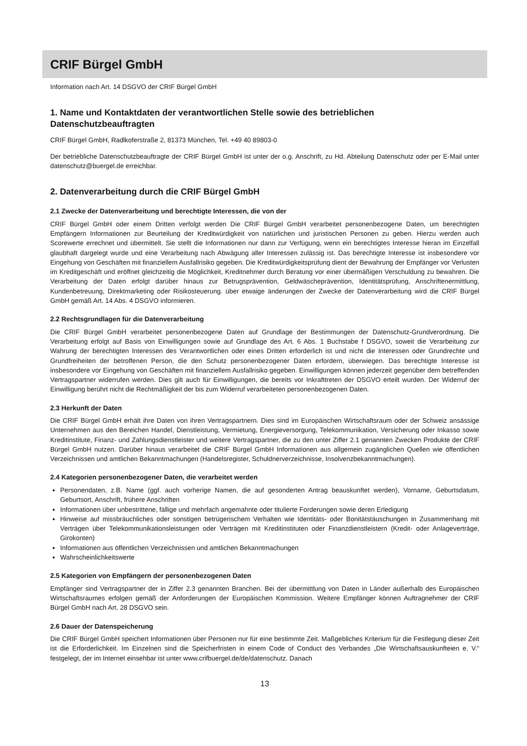CRIF Bürgel GmbH
Information nach Art. 14 DSGVO der CRIF Bürgel GmbH
1. Name und Kontaktdaten der verantwortlichen Stelle sowie des betrieblichen
Datenschutzbeauftragten
CRIF Bürgel GmbH, Radlkoferstraße 2, 81373 München, Tel. +49 40 89803-0
Der betriebliche Datenschutzbeauftragte der CRIF Bürgel GmbH ist unter der o.g. Anschrift, zu Hd. Abteilung Datenschutz oder per E-Mail unter datenschutz@buergel.de erreichbar.
2. Datenverarbeitung durch die CRIF Bürgel GmbH
2.1 Zwecke der Datenverarbeitung und berechtigte Interessen, die von der
CRIF Bürgel GmbH oder einem Dritten verfolgt werden Die CRIF Bürgel GmbH verarbeitet personenbezogene Daten, um berechtigten Empfängern Informationen zur Beurteilung der Kreditwürdigkeit von natürlichen und juristischen Personen zu geben. Hierzu werden auch Scorewerte errechnet und übermittelt. Sie stellt die Informationen nur dann zur Verfügung, wenn ein berechtigtes Interesse hieran im Einzelfall glaubhaft dargelegt wurde und eine Verarbeitung nach Abwägung aller Interessen zulässig ist. Das berechtigte Interesse ist insbesondere vor Eingehung von Geschäften mit finanziellem Ausfallrisiko gegeben. Die Kreditwürdigkeitsprüfung dient der Bewahrung der Empfänger vor Verlusten im Kreditgeschäft und eröffnet gleichzeitig die Möglichkeit, Kreditnehmer durch Beratung vor einer übermäßigen Verschuldung zu bewahren. Die Verarbeitung der Daten erfolgt darüber hinaus zur Betrugsprävention, Geldwäscheprävention, Identitätsprüfung, Anschriftenermittlung, Kundenbetreuung, Direktmarketing oder Risikosteuerung. über etwaige änderungen der Zwecke der Datenverarbeitung wird die CRIF Bürgel GmbH gemäß Art. 14 Abs. 4 DSGVO informieren.
2.2 Rechtsgrundlagen für die Datenverarbeitung
Die CRIF Bürgel GmbH verarbeitet personenbezogene Daten auf Grundlage der Bestimmungen der Datenschutz-Grundverordnung. Die Verarbeitung erfolgt auf Basis von Einwilligungen sowie auf Grundlage des Art. 6 Abs. 1 Buchstabe f DSGVO, soweit die Verarbeitung zur Wahrung der berechtigten Interessen des Verantwortlichen oder eines Dritten erforderlich ist und nicht die Interessen oder Grundrechte und Grundfreiheiten der betroffenen Person, die den Schutz personenbezogener Daten erfordern, überwiegen. Das berechtigte Interesse ist insbesondere vor Eingehung von Geschäften mit finanziellem Ausfallrisiko gegeben. Einwilligungen können jederzeit gegenüber dem betreffenden Vertragspartner widerrufen werden. Dies gilt auch für Einwilligungen, die bereits vor Inkrafttreten der DSGVO erteilt wurden. Der Widerruf der Einwilligung berührt nicht die Rechtmäßigkeit der bis zum Widerruf verarbeiteten personenbezogenen Daten.
2.3 Herkunft der Daten
Die CRIF Bürgel GmbH erhält ihre Daten von ihren Vertragspartnern. Dies sind im Europäischen Wirtschaftsraum oder der Schweiz ansässige Unternehmen aus den Bereichen Handel, Dienstleistung, Vermietung, Energieversorgung, Telekommunikation, Versicherung oder Inkasso sowie Kreditinstitute, Finanz- und Zahlungsdienstleister und weitere Vertragspartner, die zu den unter Ziffer 2.1 genannten Zwecken Produkte der CRIF Bürgel GmbH nutzen. Darüber hinaus verarbeitet die CRIF Bürgel GmbH Informationen aus allgemein zugänglichen Quellen wie öffentlichen Verzeichnissen und amtlichen Bekanntmachungen (Handelsregister, Schuldnerverzeichnisse, Insolvenzbekanntmachungen).
2.4 Kategorien personenbezogener Daten, die verarbeitet werden
Personendaten, z.B. Name (ggf. auch vorherige Namen, die auf gesonderten Antrag beauskunftet werden), Vorname, Geburtsdatum, Geburtsort, Anschrift, frühere Anschriften
Informationen über unbestrittene, fällige und mehrfach angemahnte oder titulierte Forderungen sowie deren Erledigung
Hinweise auf missbräuchliches oder sonstigen betrügerischem Verhalten wie Identitäts- oder Bonitätstäuschungen in Zusammenhang mit Verträgen über Telekommunikationsleistungen oder Verträgen mit Kreditinstituten oder Finanzdienstleistern (Kredit- oder Anlageverträge, Girokonten)
Informationen aus öffentlichen Verzeichnissen und amtlichen Bekanntmachungen
Wahrscheinlichkeitswerte
2.5 Kategorien von Empfängern der personenbezogenen Daten
Empfänger sind Vertragspartner der in Ziffer 2.3 genannten Branchen. Bei der übermittlung von Daten in Länder außerhalb des Europäischen Wirtschaftsraumes erfolgen gemäß der Anforderungen der Europäischen Kommission. Weitere Empfänger können Auftragnehmer der CRIF Bürgel GmbH nach Art. 28 DSGVO sein.
2.6 Dauer der Datenspeicherung
Die CRIF Bürgel GmbH speichert Informationen über Personen nur für eine bestimmte Zeit. Maßgebliches Kriterium für die Festlegung dieser Zeit ist die Erforderlichkeit. Im Einzelnen sind die Speicherfristen in einem Code of Conduct des Verbandes „Die Wirtschaftsauskunfteien e. V.“ festgelegt, der im Internet einsehbar ist unter www.crifbuergel.de/de/datenschutz. Danach
13